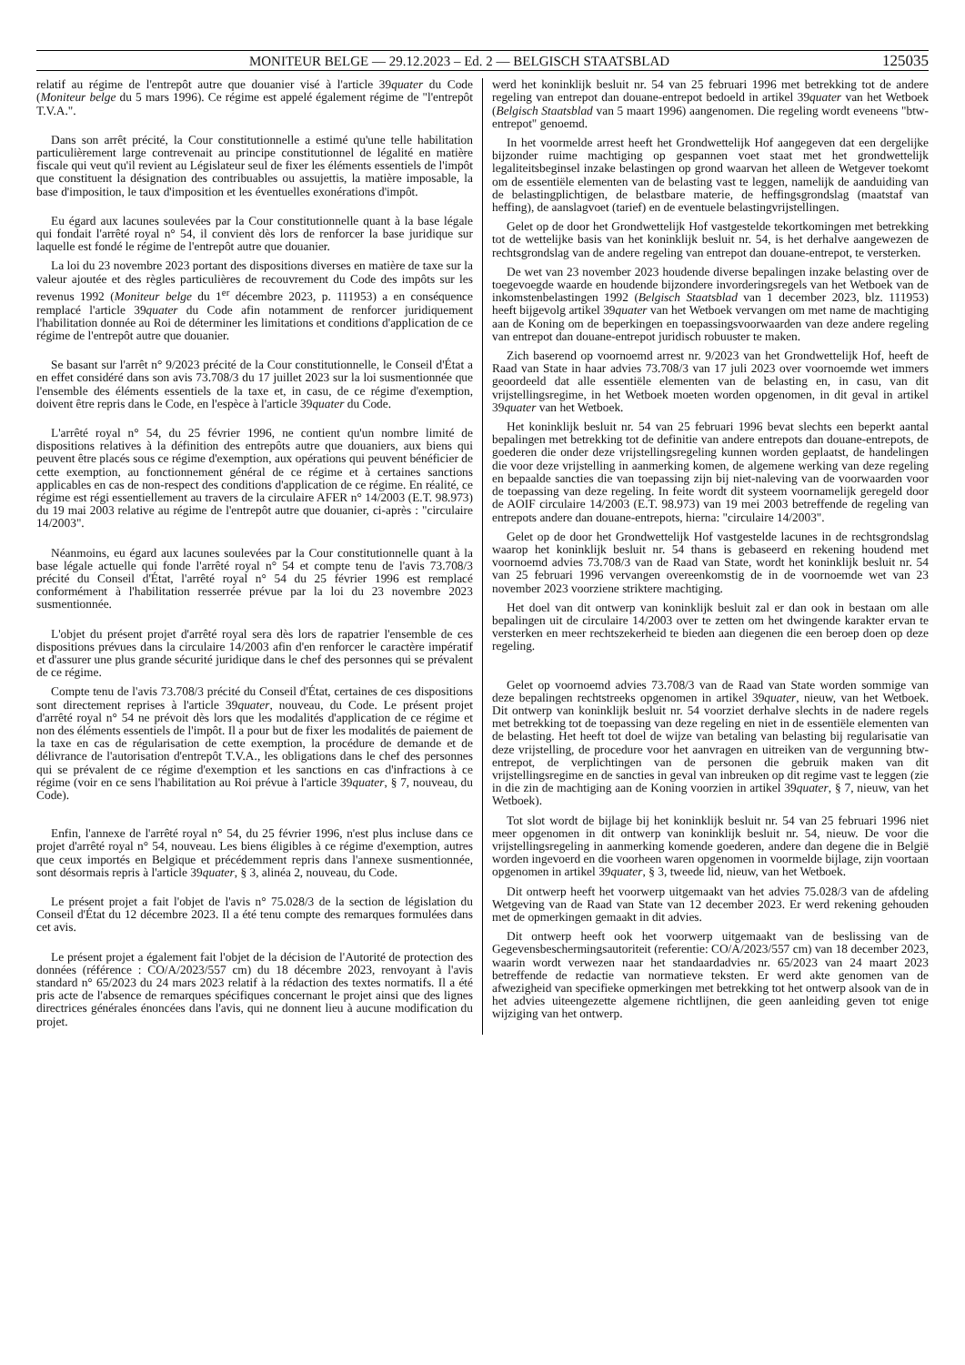MONITEUR BELGE — 29.12.2023 – Ed. 2 — BELGISCH STAATSBLAD 125035
relatif au régime de l'entrepôt autre que douanier visé à l'article 39quater du Code (Moniteur belge du 5 mars 1996). Ce régime est appelé également régime de "l'entrepôt T.V.A.".
Dans son arrêt précité, la Cour constitutionnelle a estimé qu'une telle habilitation particulièrement large contrevenait au principe constitutionnel de légalité en matière fiscale qui veut qu'il revient au Législateur seul de fixer les éléments essentiels de l'impôt que constituent la désignation des contribuables ou assujettis, la matière imposable, la base d'imposition, le taux d'imposition et les éventuelles exonérations d'impôt.
Eu égard aux lacunes soulevées par la Cour constitutionnelle quant à la base légale qui fondait l'arrêté royal n° 54, il convient dès lors de renforcer la base juridique sur laquelle est fondé le régime de l'entrepôt autre que douanier.
La loi du 23 novembre 2023 portant des dispositions diverses en matière de taxe sur la valeur ajoutée et des règles particulières de recouvrement du Code des impôts sur les revenus 1992 (Moniteur belge du 1<sup>er</sup> décembre 2023, p. 111953) a en conséquence remplacé l'article 39quater du Code afin notamment de renforcer juridiquement l'habilitation donnée au Roi de déterminer les limitations et conditions d'application de ce régime de l'entrepôt autre que douanier.
Se basant sur l'arrêt n° 9/2023 précité de la Cour constitutionnelle, le Conseil d'État a en effet considéré dans son avis 73.708/3 du 17 juillet 2023 sur la loi susmentionnée que l'ensemble des éléments essentiels de la taxe et, in casu, de ce régime d'exemption, doivent être repris dans le Code, en l'espèce à l'article 39quater du Code.
L'arrêté royal n° 54, du 25 février 1996, ne contient qu'un nombre limité de dispositions relatives à la définition des entrepôts autre que douaniers, aux biens qui peuvent être placés sous ce régime d'exemption, aux opérations qui peuvent bénéficier de cette exemption, au fonctionnement général de ce régime et à certaines sanctions applicables en cas de non-respect des conditions d'application de ce régime. En réalité, ce régime est régi essentiellement au travers de la circulaire AFER n° 14/2003 (E.T. 98.973) du 19 mai 2003 relative au régime de l'entrepôt autre que douanier, ci-après : "circulaire 14/2003".
Néanmoins, eu égard aux lacunes soulevées par la Cour constitutionnelle quant à la base légale actuelle qui fonde l'arrêté royal n° 54 et compte tenu de l'avis 73.708/3 précité du Conseil d'État, l'arrêté royal n° 54 du 25 février 1996 est remplacé conformément à l'habilitation resserrée prévue par la loi du 23 novembre 2023 susmentionnée.
L'objet du présent projet d'arrêté royal sera dès lors de rapatrier l'ensemble de ces dispositions prévues dans la circulaire 14/2003 afin d'en renforcer le caractère impératif et d'assurer une plus grande sécurité juridique dans le chef des personnes qui se prévalent de ce régime.
Compte tenu de l'avis 73.708/3 précité du Conseil d'État, certaines de ces dispositions sont directement reprises à l'article 39quater, nouveau, du Code. Le présent projet d'arrêté royal n° 54 ne prévoit dès lors que les modalités d'application de ce régime et non des éléments essentiels de l'impôt. Il a pour but de fixer les modalités de paiement de la taxe en cas de régularisation de cette exemption, la procédure de demande et de délivrance de l'autorisation d'entrepôt T.V.A., les obligations dans le chef des personnes qui se prévalent de ce régime d'exemption et les sanctions en cas d'infractions à ce régime (voir en ce sens l'habilitation au Roi prévue à l'article 39quater, § 7, nouveau, du Code).
Enfin, l'annexe de l'arrêté royal n° 54, du 25 février 1996, n'est plus incluse dans ce projet d'arrêté royal n° 54, nouveau. Les biens éligibles à ce régime d'exemption, autres que ceux importés en Belgique et précédemment repris dans l'annexe susmentionnée, sont désormais repris à l'article 39quater, § 3, alinéa 2, nouveau, du Code.
Le présent projet a fait l'objet de l'avis n° 75.028/3 de la section de législation du Conseil d'État du 12 décembre 2023. Il a été tenu compte des remarques formulées dans cet avis.
Le présent projet a également fait l'objet de la décision de l'Autorité de protection des données (référence : CO/A/2023/557 cm) du 18 décembre 2023, renvoyant à l'avis standard n° 65/2023 du 24 mars 2023 relatif à la rédaction des textes normatifs. Il a été pris acte de l'absence de remarques spécifiques concernant le projet ainsi que des lignes directrices générales énoncées dans l'avis, qui ne donnent lieu à aucune modification du projet.
werd het koninklijk besluit nr. 54 van 25 februari 1996 met betrekking tot de andere regeling van entrepot dan douane-entrepot bedoeld in artikel 39quater van het Wetboek (Belgisch Staatsblad van 5 maart 1996) aangenomen. Die regeling wordt eveneens "btw-entrepot" genoemd.
In het voormelde arrest heeft het Grondwettelijk Hof aangegeven dat een dergelijke bijzonder ruime machtiging op gespannen voet staat met het grondwettelijk legaliteitsbeginsel inzake belastingen op grond waarvan het alleen de Wetgever toekomt om de essentiële elementen van de belasting vast te leggen, namelijk de aanduiding van de belastingplichtigen, de belastbare materie, de heffingsgrondslag (maatstaf van heffing), de aanslagvoet (tarief) en de eventuele belastingvrijstellingen.
Gelet op de door het Grondwettelijk Hof vastgestelde tekortkomingen met betrekking tot de wettelijke basis van het koninklijk besluit nr. 54, is het derhalve aangewezen de rechtsgrondslag van de andere regeling van entrepot dan douane-entrepot, te versterken.
De wet van 23 november 2023 houdende diverse bepalingen inzake belasting over de toegevoegde waarde en houdende bijzondere invorderingsregels van het Wetboek van de inkomstenbelastingen 1992 (Belgisch Staatsblad van 1 december 2023, blz. 111953) heeft bijgevolg artikel 39quater van het Wetboek vervangen om met name de machtiging aan de Koning om de beperkingen en toepassingsvoorwaarden van deze andere regeling van entrepot dan douane-entrepot juridisch robuuster te maken.
Zich baserend op voornoemd arrest nr. 9/2023 van het Grondwettelijk Hof, heeft de Raad van State in haar advies 73.708/3 van 17 juli 2023 over voornoemde wet immers geoordeeld dat alle essentiële elementen van de belasting en, in casu, van dit vrijstellingsregime, in het Wetboek moeten worden opgenomen, in dit geval in artikel 39quater van het Wetboek.
Het koninklijk besluit nr. 54 van 25 februari 1996 bevat slechts een beperkt aantal bepalingen met betrekking tot de definitie van andere entrepots dan douane-entrepots, de goederen die onder deze vrijstellingsregeling kunnen worden geplaatst, de handelingen die voor deze vrijstelling in aanmerking komen, de algemene werking van deze regeling en bepaalde sancties die van toepassing zijn bij niet-naleving van de voorwaarden voor de toepassing van deze regeling. In feite wordt dit systeem voornamelijk geregeld door de AOIF circulaire 14/2003 (E.T. 98.973) van 19 mei 2003 betreffende de regeling van entrepots andere dan douane-entrepots, hierna: "circulaire 14/2003".
Gelet op de door het Grondwettelijk Hof vastgestelde lacunes in de rechtsgrondslag waarop het koninklijk besluit nr. 54 thans is gebaseerd en rekening houdend met voornoemd advies 73.708/3 van de Raad van State, wordt het koninklijk besluit nr. 54 van 25 februari 1996 vervangen overeenkomstig de in de voornoemde wet van 23 november 2023 voorziene striktere machtiging.
Het doel van dit ontwerp van koninklijk besluit zal er dan ook in bestaan om alle bepalingen uit de circulaire 14/2003 over te zetten om het dwingende karakter ervan te versterken en meer rechtszekerheid te bieden aan diegenen die een beroep doen op deze regeling.
Gelet op voornoemd advies 73.708/3 van de Raad van State worden sommige van deze bepalingen rechtstreeks opgenomen in artikel 39quater, nieuw, van het Wetboek. Dit ontwerp van koninklijk besluit nr. 54 voorziet derhalve slechts in de nadere regels met betrekking tot de toepassing van deze regeling en niet in de essentiële elementen van de belasting. Het heeft tot doel de wijze van betaling van belasting bij regularisatie van deze vrijstelling, de procedure voor het aanvragen en uitreiken van de vergunning btw-entrepot, de verplichtingen van de personen die gebruik maken van dit vrijstellingsregime en de sancties in geval van inbreuken op dit regime vast te leggen (zie in die zin de machtiging aan de Koning voorzien in artikel 39quater, § 7, nieuw, van het Wetboek).
Tot slot wordt de bijlage bij het koninklijk besluit nr. 54 van 25 februari 1996 niet meer opgenomen in dit ontwerp van koninklijk besluit nr. 54, nieuw. De voor die vrijstellingsregeling in aanmerking komende goederen, andere dan degene die in België worden ingevoerd en die voorheen waren opgenomen in voormelde bijlage, zijn voortaan opgenomen in artikel 39quater, § 3, tweede lid, nieuw, van het Wetboek.
Dit ontwerp heeft het voorwerp uitgemaakt van het advies 75.028/3 van de afdeling Wetgeving van de Raad van State van 12 december 2023. Er werd rekening gehouden met de opmerkingen gemaakt in dit advies.
Dit ontwerp heeft ook het voorwerp uitgemaakt van de beslissing van de Gegevensbeschermingsautoriteit (referentie: CO/A/2023/557 cm) van 18 december 2023, waarin wordt verwezen naar het standaardadvies nr. 65/2023 van 24 maart 2023 betreffende de redactie van normatieve teksten. Er werd akte genomen van de afwezigheid van specifieke opmerkingen met betrekking tot het ontwerp alsook van de in het advies uiteengezette algemene richtlijnen, die geen aanleiding geven tot enige wijziging van het ontwerp.